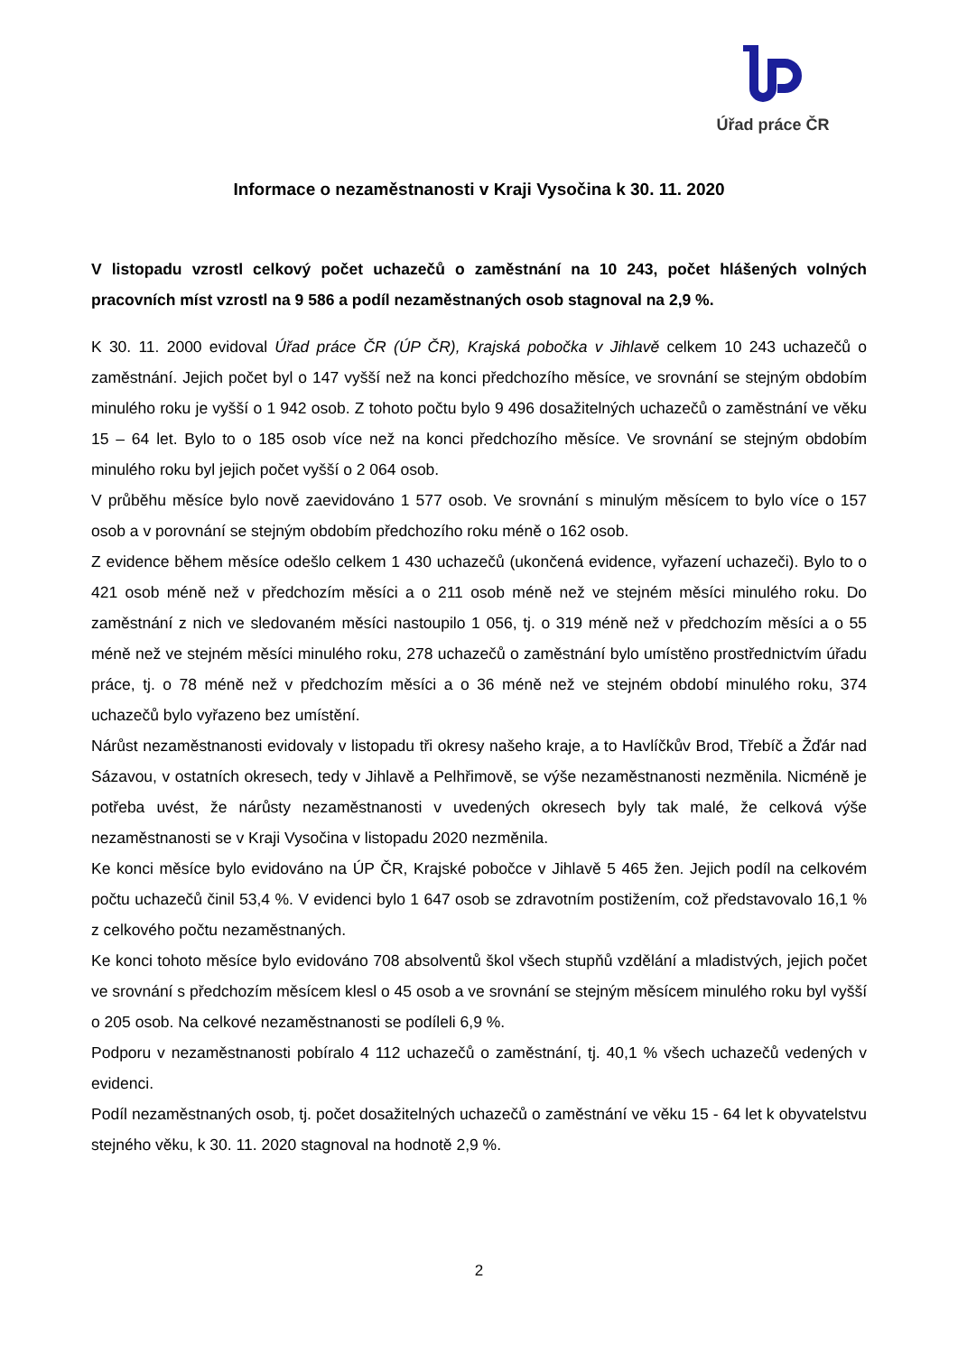Úřad práce ČR
Informace o nezaměstnanosti v Kraji Vysočina k 30. 11. 2020
V listopadu vzrostl celkový počet uchazečů o zaměstnání na 10 243, počet hlášených volných pracovních míst vzrostl na 9 586 a podíl nezaměstnaných osob stagnoval na 2,9 %.
K 30. 11. 2000 evidoval Úřad práce ČR (ÚP ČR), Krajská pobočka v Jihlavě celkem 10 243 uchazečů o zaměstnání. Jejich počet byl o 147 vyšší než na konci předchozího měsíce, ve srovnání se stejným obdobím minulého roku je vyšší o 1 942 osob. Z tohoto počtu bylo 9 496 dosažitelných uchazečů o zaměstnání ve věku 15 – 64 let. Bylo to o 185 osob více než na konci předchozího měsíce. Ve srovnání se stejným obdobím minulého roku byl jejich počet vyšší o 2 064 osob.
V průběhu měsíce bylo nově zaevidováno 1 577 osob. Ve srovnání s minulým měsícem to bylo více o 157 osob a v porovnání se stejným obdobím předchozího roku méně o 162 osob.
Z evidence během měsíce odešlo celkem 1 430 uchazečů (ukončená evidence, vyřazení uchazeči). Bylo to o 421 osob méně než v předchozím měsíci a o 211 osob méně než ve stejném měsíci minulého roku. Do zaměstnání z nich ve sledovaném měsíci nastoupilo 1 056, tj. o 319 méně než v předchozím měsíci a o 55 méně než ve stejném měsíci minulého roku, 278 uchazečů o zaměstnání bylo umístěno prostřednictvím úřadu práce, tj. o 78 méně než v předchozím měsíci a o 36 méně než ve stejném období minulého roku, 374 uchazečů bylo vyřazeno bez umístění.
Nárůst nezaměstnanosti evidovaly v listopadu tři okresy našeho kraje, a to Havlíčkův Brod, Třebíč a Žďár nad Sázavou, v ostatních okresech, tedy v Jihlavě a Pelhřimově, se výše nezaměstnanosti nezměnila. Nicméně je potřeba uvést, že nárůsty nezaměstnanosti v uvedených okresech byly tak malé, že celková výše nezaměstnanosti se v Kraji Vysočina v listopadu 2020 nezměnila.
Ke konci měsíce bylo evidováno na ÚP ČR, Krajské pobočce v Jihlavě 5 465 žen. Jejich podíl na celkovém počtu uchazečů činil 53,4 %. V evidenci bylo 1 647 osob se zdravotním postižením, což představovalo 16,1 % z celkového počtu nezaměstnaných.
Ke konci tohoto měsíce bylo evidováno 708 absolventů škol všech stupňů vzdělání a mladistvých, jejich počet ve srovnání s předchozím měsícem klesl o 45 osob a ve srovnání se stejným měsícem minulého roku byl vyšší o 205 osob. Na celkové nezaměstnanosti se podíleli 6,9 %.
Podporu v nezaměstnanosti pobíralo 4 112 uchazečů o zaměstnání, tj. 40,1 % všech uchazečů vedených v evidenci.
Podíl nezaměstnaných osob, tj. počet dosažitelných uchazečů o zaměstnání ve věku 15 - 64 let k obyvatelstvu stejného věku, k 30. 11. 2020 stagnoval na hodnotě 2,9 %.
2